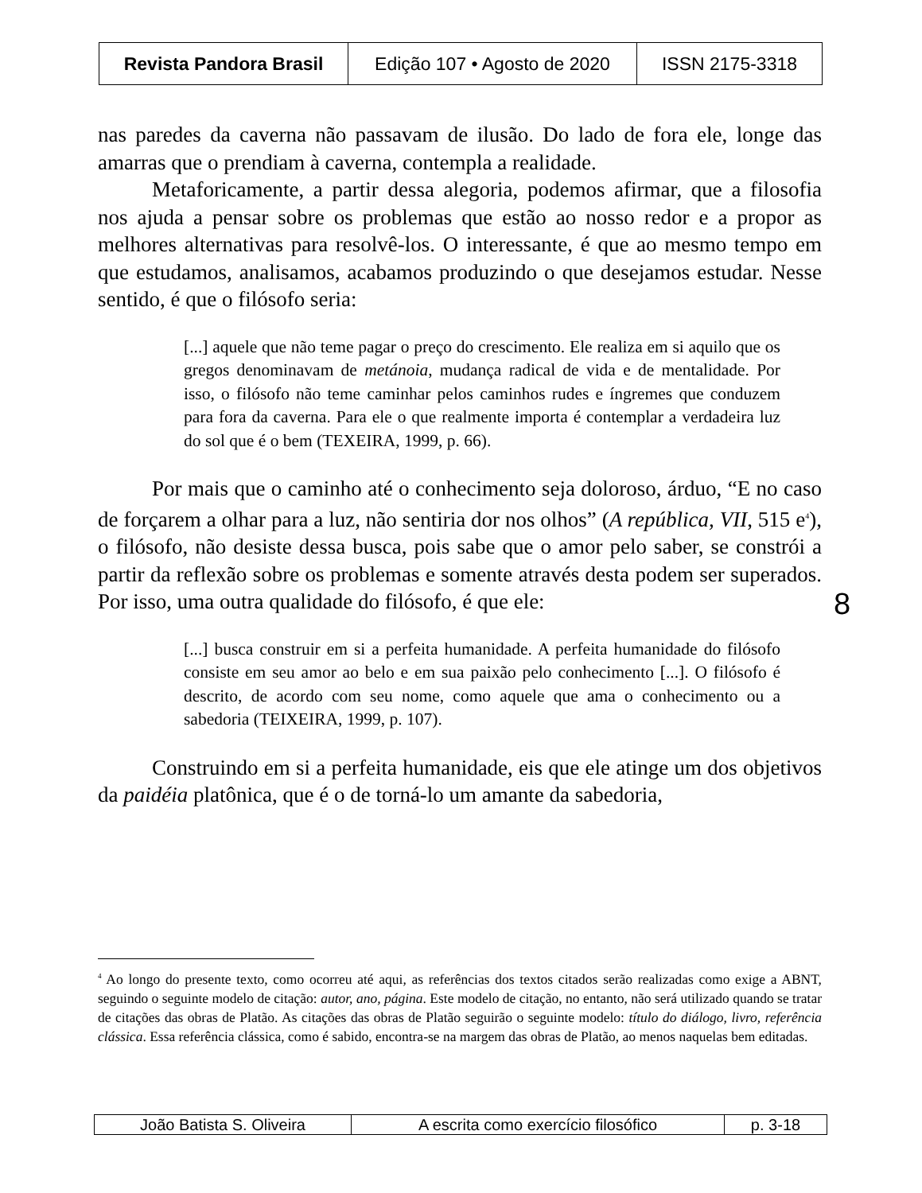| Revista Pandora Brasil | Edição 107 • Agosto de 2020 | ISSN 2175-3318 |
nas paredes da caverna não passavam de ilusão. Do lado de fora ele, longe das amarras que o prendiam à caverna, contempla a realidade.
Metaforicamente, a partir dessa alegoria, podemos afirmar, que a filosofia nos ajuda a pensar sobre os problemas que estão ao nosso redor e a propor as melhores alternativas para resolvê-los. O interessante, é que ao mesmo tempo em que estudamos, analisamos, acabamos produzindo o que desejamos estudar. Nesse sentido, é que o filósofo seria:
[...] aquele que não teme pagar o preço do crescimento. Ele realiza em si aquilo que os gregos denominavam de metánoia, mudança radical de vida e de mentalidade. Por isso, o filósofo não teme caminhar pelos caminhos rudes e íngremes que conduzem para fora da caverna. Para ele o que realmente importa é contemplar a verdadeira luz do sol que é o bem (TEXEIRA, 1999, p. 66).
Por mais que o caminho até o conhecimento seja doloroso, árduo, “E no caso de forçarem a olhar para a luz, não sentiria dor nos olhos” (A república, VII, 515 e<sup>4</sup>), o filósofo, não desiste dessa busca, pois sabe que o amor pelo saber, se constrói a partir da reflexão sobre os problemas e somente através desta podem ser superados. Por isso, uma outra qualidade do filósofo, é que ele:
[...] busca construir em si a perfeita humanidade. A perfeita humanidade do filósofo consiste em seu amor ao belo e em sua paixão pelo conhecimento [...]. O filósofo é descrito, de acordo com seu nome, como aquele que ama o conhecimento ou a sabedoria (TEIXEIRA, 1999, p. 107).
Construindo em si a perfeita humanidade, eis que ele atinge um dos objetivos da paidéia platônica, que é o de torná-lo um amante da sabedoria,
8
<sup>4</sup> Ao longo do presente texto, como ocorreu até aqui, as referências dos textos citados serão realizadas como exige a ABNT, seguindo o seguinte modelo de citação: autor, ano, página. Este modelo de citação, no entanto, não será utilizado quando se tratar de citações das obras de Platão. As citações das obras de Platão seguirão o seguinte modelo: título do diálogo, livro, referência clássica. Essa referência clássica, como é sabido, encontra-se na margem das obras de Platão, ao menos naquelas bem editadas.
| João Batista S. Oliveira | A escrita como exercício filosófico | p. 3-18 |